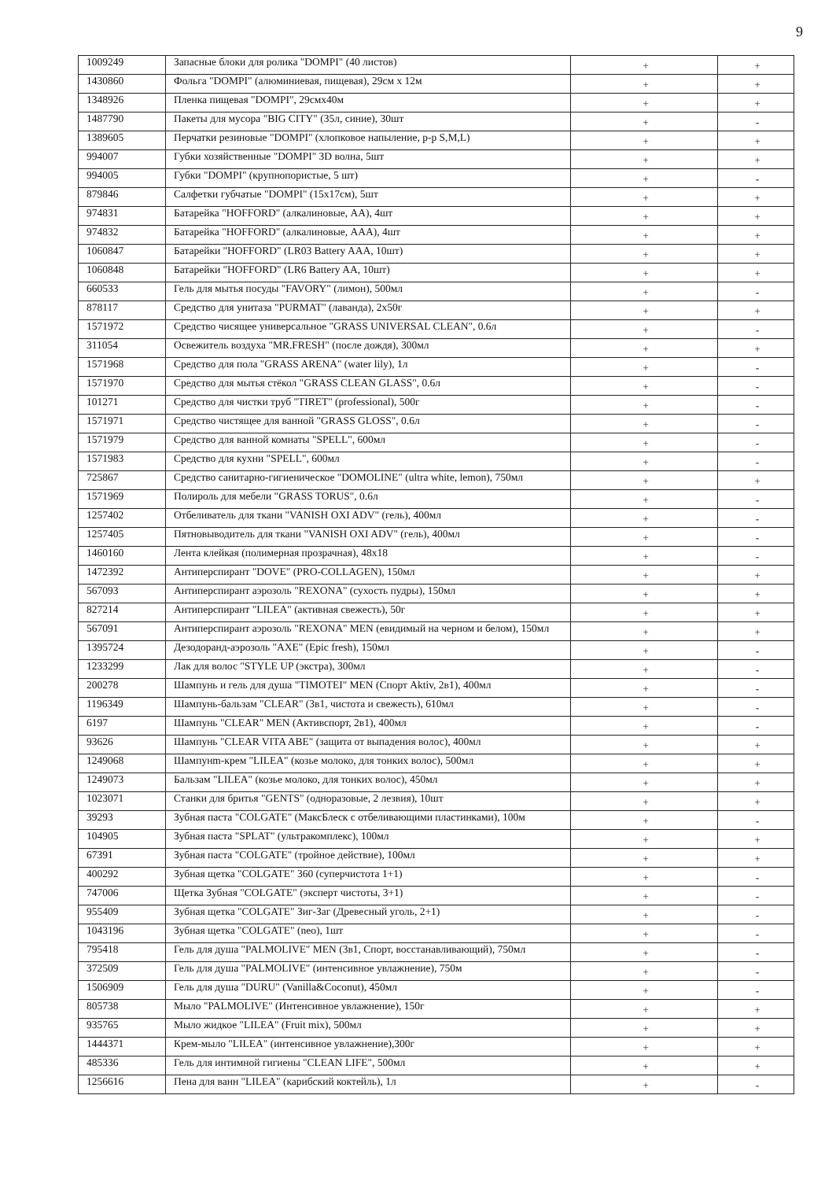9
| 1009249 | Запасные блоки для ролика "DOMPI" (40 листов) | + | + |
| 1430860 | Фольга "DOMPI" (алюминиевая, пищевая), 29см x 12м | + | + |
| 1348926 | Пленка пищевая "DOMPI", 29смх40м | + | + |
| 1487790 | Пакеты для мусора "BIG CITY" (35л, синие), 30шт | + | - |
| 1389605 | Перчатки резиновые "DOMPI" (хлопковое напыление, р-р S,M,L) | + | + |
| 994007 | Губки хозяйственные "DOMPI" 3D волна, 5шт | + | + |
| 994005 | Губки "DOMPI" (крупнопористые, 5 шт) | + | - |
| 879846 | Салфетки губчатые "DOMPI" (15x17см), 5шт | + | + |
| 974831 | Батарейка "HOFFORD" (алкалиновые, AA), 4шт | + | + |
| 974832 | Батарейка "HOFFORD" (алкалиновые, AAA), 4шт | + | + |
| 1060847 | Батарейки "HOFFORD" (LR03 Battery AAA, 10шт) | + | + |
| 1060848 | Батарейки "HOFFORD" (LR6 Battery AA, 10шт) | + | + |
| 660533 | Гель для мытья посуды "FAVORY" (лимон), 500мл | + | - |
| 878117 | Средство для унитаза "PURMAT" (лаванда), 2x50г | + | + |
| 1571972 | Средство чисящее универсальное "GRASS UNIVERSAL CLEAN", 0.6л | + | - |
| 311054 | Освежитель воздуха "MR.FRESH" (после дождя), 300мл | + | + |
| 1571968 | Средство для пола "GRASS ARENA" (water lily), 1л | + | - |
| 1571970 | Средство для мытья стёкол "GRASS CLEAN GLASS", 0.6л | + | - |
| 101271 | Средство для чистки труб "TIRET" (professional), 500г | + | - |
| 1571971 | Средство чистящее для ванной "GRASS GLOSS", 0.6л | + | - |
| 1571979 | Средство для ванной комнаты "SPELL", 600мл | + | - |
| 1571983 | Средство для кухни "SPELL", 600мл | + | - |
| 725867 | Средство санитарно-гигиеническое "DOMOLINE" (ultra white, lemon), 750мл | + | + |
| 1571969 | Полироль для мебели "GRASS TORUS", 0.6л | + | - |
| 1257402 | Отбеливатель для ткани "VANISH OXI ADV" (гель), 400мл | + | - |
| 1257405 | Пятновыводитель для ткани "VANISH OXI ADV" (гель), 400мл | + | - |
| 1460160 | Лента клейкая (полимерная прозрачная), 48x18 | + | - |
| 1472392 | Антиперспирант "DOVE" (PRO-COLLAGEN), 150мл | + | + |
| 567093 | Антиперспирант аэрозоль "REXONA" (сухость пудры), 150мл | + | + |
| 827214 | Антиперспирант "LILEA" (активная свежесть), 50г | + | + |
| 567091 | Антиперспирант аэрозоль "REXONA" MEN (евидимый на черном и белом), 150мл | + | + |
| 1395724 | Дезодоранд-аэрозоль "AXE" (Epic fresh), 150мл | + | - |
| 1233299 | Лак для волос "STYLE UP (экстра), 300мл | + | - |
| 200278 | Шампунь и гель для душа "TIMOTEI" MEN (Спорт Aktiv, 2в1), 400мл | + | - |
| 1196349 | Шампунь-бальзам "CLEAR" (3в1, чистота и свежесть), 610мл | + | - |
| 6197 | Шампунь "CLEAR" MEN (Активспорт, 2в1), 400мл | + | - |
| 93626 | Шампунь "CLEAR VITA ABE" (защита от выпадения волос), 400мл | + | + |
| 1249068 | Шампунm-крем "LILEA" (козье молоко, для тонких волос), 500мл | + | + |
| 1249073 | Бальзам "LILEA" (козье молоко, для тонких волос), 450мл | + | + |
| 1023071 | Станки для бритья "GENTS" (одноразовые, 2 лезвия), 10шт | + | + |
| 39293 | Зубная паста "COLGATE" (МаксБлеск с отбеливающими пластинками), 100м | + | - |
| 104905 | Зубная паста "SPLAT" (ультракомплекс), 100мл | + | + |
| 67391 | Зубная паста "COLGATE" (тройное действие), 100мл | + | + |
| 400292 | Зубная щетка "COLGATE" 360 (суперчистота 1+1) | + | - |
| 747006 | Щетка Зубная "COLGATE" (эксперт чистоты, 3+1) | + | - |
| 955409 | Зубная щетка "COLGATE" Зиг-Заг (Древесный уголь, 2+1) | + | - |
| 1043196 | Зубная щетка "COLGATE" (neo), 1шт | + | - |
| 795418 | Гель для душа "PALMOLIVE" MEN (3в1, Спорт, восстанавливающий), 750мл | + | - |
| 372509 | Гель для душа "PALMOLIVE" (интенсивное увлажнение), 750м | + | - |
| 1506909 | Гель для душа "DURU" (Vanilla&Coconut), 450мл | + | - |
| 805738 | Мыло "PALMOLIVE" (Интенсивное увлажнение), 150г | + | + |
| 935765 | Мыло жидкое "LILEA" (Fruit mix), 500мл | + | + |
| 1444371 | Крем-мыло "LILEA" (интенсивное увлажнение),300г | + | + |
| 485336 | Гель для интимной гигиены "CLEAN LIFE", 500мл | + | + |
| 1256616 | Пена для ванн "LILEA" (карибский коктейль), 1л | + | - |